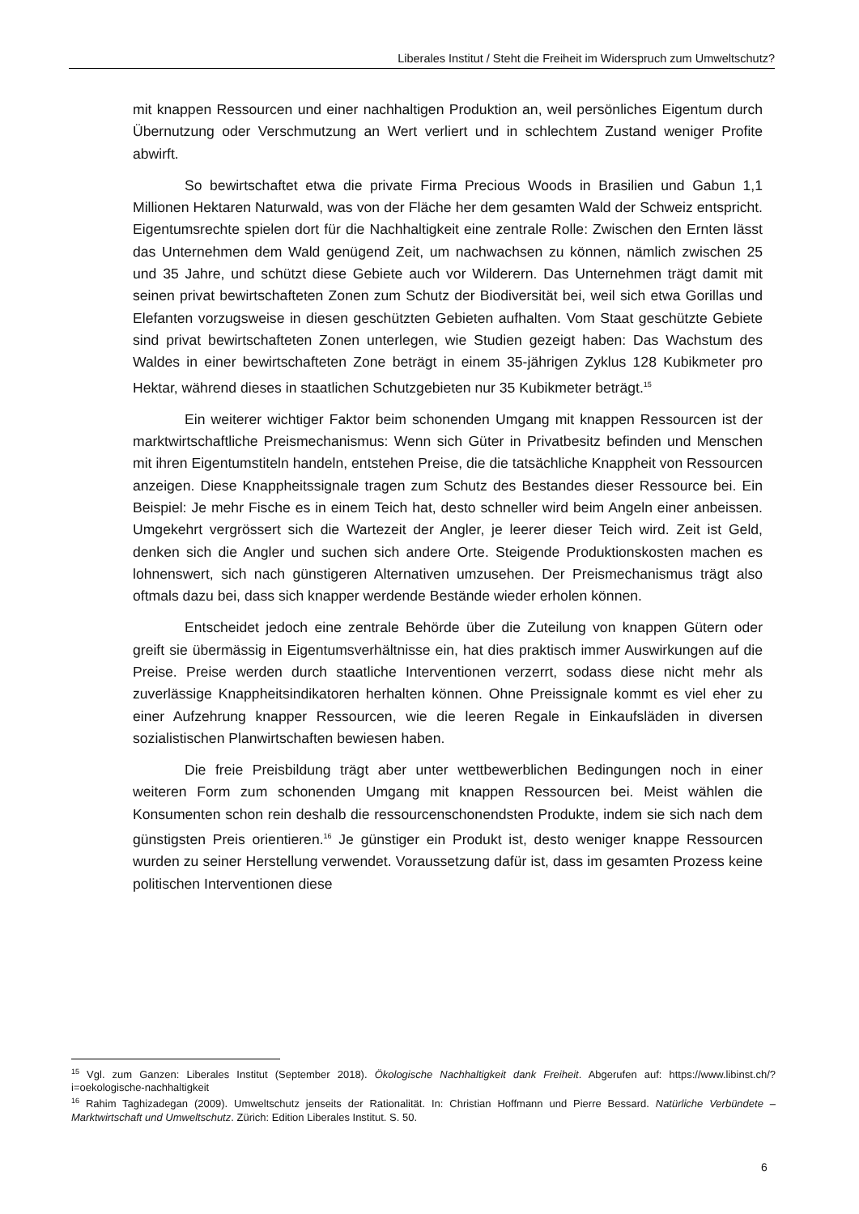Liberales Institut / Steht die Freiheit im Widerspruch zum Umweltschutz?
mit knappen Ressourcen und einer nachhaltigen Produktion an, weil persönliches Eigentum durch Übernutzung oder Verschmutzung an Wert verliert und in schlechtem Zustand weniger Profite abwirft.
So bewirtschaftet etwa die private Firma Precious Woods in Brasilien und Gabun 1,1 Millionen Hektaren Naturwald, was von der Fläche her dem gesamten Wald der Schweiz entspricht. Eigentumsrechte spielen dort für die Nachhaltigkeit eine zentrale Rolle: Zwischen den Ernten lässt das Unternehmen dem Wald genügend Zeit, um nachwachsen zu können, nämlich zwischen 25 und 35 Jahre, und schützt diese Gebiete auch vor Wilderern. Das Unternehmen trägt damit mit seinen privat bewirtschafteten Zonen zum Schutz der Biodiversität bei, weil sich etwa Gorillas und Elefanten vorzugsweise in diesen geschützten Gebieten aufhalten. Vom Staat geschützte Gebiete sind privat bewirtschafteten Zonen unterlegen, wie Studien gezeigt haben: Das Wachstum des Waldes in einer bewirtschafteten Zone beträgt in einem 35-jährigen Zyklus 128 Kubikmeter pro Hektar, während dieses in staatlichen Schutzgebieten nur 35 Kubikmeter beträgt.<sup>15</sup>
Ein weiterer wichtiger Faktor beim schonenden Umgang mit knappen Ressourcen ist der marktwirtschaftliche Preismechanismus: Wenn sich Güter in Privatbesitz befinden und Menschen mit ihren Eigentumstiteln handeln, entstehen Preise, die die tatsächliche Knappheit von Ressourcen anzeigen. Diese Knappheitssignale tragen zum Schutz des Bestandes dieser Ressource bei. Ein Beispiel: Je mehr Fische es in einem Teich hat, desto schneller wird beim Angeln einer anbeissen. Umgekehrt vergrössert sich die Wartezeit der Angler, je leerer dieser Teich wird. Zeit ist Geld, denken sich die Angler und suchen sich andere Orte. Steigende Produktionskosten machen es lohnenswert, sich nach günstigeren Alternativen umzusehen. Der Preismechanismus trägt also oftmals dazu bei, dass sich knapper werdende Bestände wieder erholen können.
Entscheidet jedoch eine zentrale Behörde über die Zuteilung von knappen Gütern oder greift sie übermässig in Eigentumsverhältnisse ein, hat dies praktisch immer Auswirkungen auf die Preise. Preise werden durch staatliche Interventionen verzerrt, sodass diese nicht mehr als zuverlässige Knappheitsindikatoren herhalten können. Ohne Preissignale kommt es viel eher zu einer Aufzehrung knapper Ressourcen, wie die leeren Regale in Einkaufsläden in diversen sozialistischen Planwirtschaften bewiesen haben.
Die freie Preisbildung trägt aber unter wettbewerblichen Bedingungen noch in einer weiteren Form zum schonenden Umgang mit knappen Ressourcen bei. Meist wählen die Konsumenten schon rein deshalb die ressourcenschonendsten Produkte, indem sie sich nach dem günstigsten Preis orientieren.<sup>16</sup> Je günstiger ein Produkt ist, desto weniger knappe Ressourcen wurden zu seiner Herstellung verwendet. Voraussetzung dafür ist, dass im gesamten Prozess keine politischen Interventionen diese
<sup>15</sup> Vgl. zum Ganzen: Liberales Institut (September 2018). Ökologische Nachhaltigkeit dank Freiheit. Abgerufen auf: https://www.libinst.ch/?i=oekologische-nachhaltigkeit
<sup>16</sup> Rahim Taghizadegan (2009). Umweltschutz jenseits der Rationalität. In: Christian Hoffmann und Pierre Bessard. Natürliche Verbündete – Marktwirtschaft und Umweltschutz. Zürich: Edition Liberales Institut. S. 50.
6